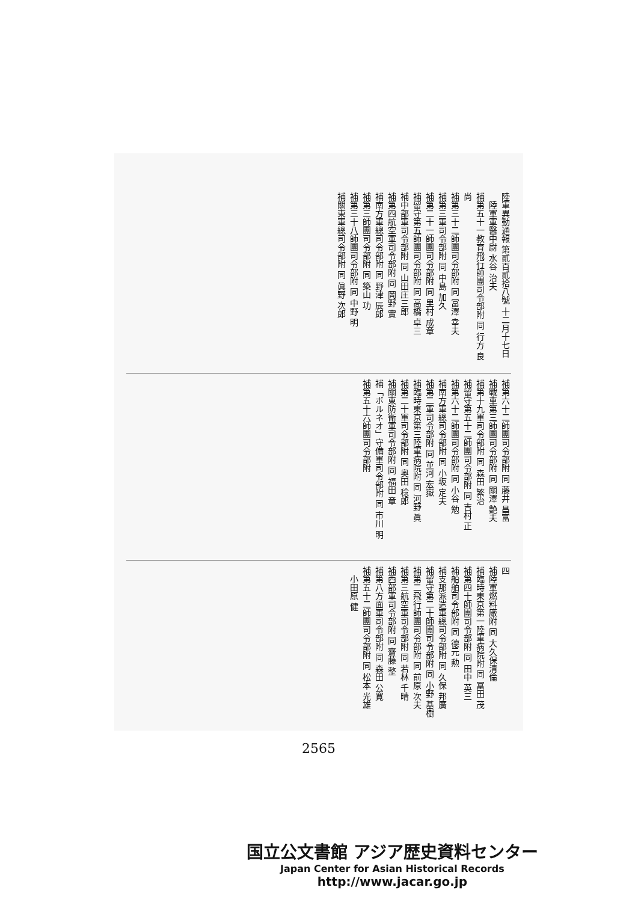陸軍異動通報 第貳百貳拾八號 十二月十七日
　陸軍軍醫中尉 水谷 治夫
補第五十一教育飛行師團司令部附 同 行方 良尚
補第三十二師團司令部附 同 冨澤 幸夫
補第三軍司令部附 同 中島 加久
補第二十一師團司令部附 同 里村 成章
補留守第五師團司令部附 同 高橋 卓三
補中部軍司令部附 同 山田庄三郎
補第四航空軍司令部附 同 岡野 實
補南方軍總司令部附 同 野津 辰郎
補第三師團司令部附 同 築山 功
補第三十八師團司令部附 同 中野 明
補關東軍總司令部附 同 眞野 次郎
補第六十二師團司令部附 同 藤井 昌富
補戰車第三師團司令部附 同 關澤 艶夫
補第十九軍司令部附 同 森田 繁治
補留守第五十二師團司令部附 同 吉村 正
補第六十二師團司令部附 同 小谷 勉
補南方軍總司令部附 同 小坂 定夫
補第二軍司令部附 同 並河 宏嶽
補臨時東京第三陸軍病院附 同 河野 眞
補第二十軍司令部附 同 奥田 稔郎
補關東防衛軍司令部附 同 福田 章
補「ボルネオ」守備軍司令部附 同 市川 明
補第五十六師團司令部附
四
補陸軍燃料廠附 同 大久保清倫
補臨時東京第一陸軍病院附 同 冨田 茂
補第四十師團司令部附 同 田中 英三
補船舶司令部附 同 德元 勲
補支那派遣軍總司令部附 同 久保 邦廣
補留守第二十師團司令部附 同 小野 基樹
補第二飛行師團司令部附 同 前原 次夫
補第三航空軍司令部附 同 若林 千晴
補西部軍司令部附 同 齋藤 整
補第八方面軍司令部附 同 森田 公寛
補第五十二師團司令部附 同 松本 光雄
　小田原 健
2565
国立公文書館 アジア歴史資料センター
Japan Center for Asian Historical Records
http://www.jacar.go.jp